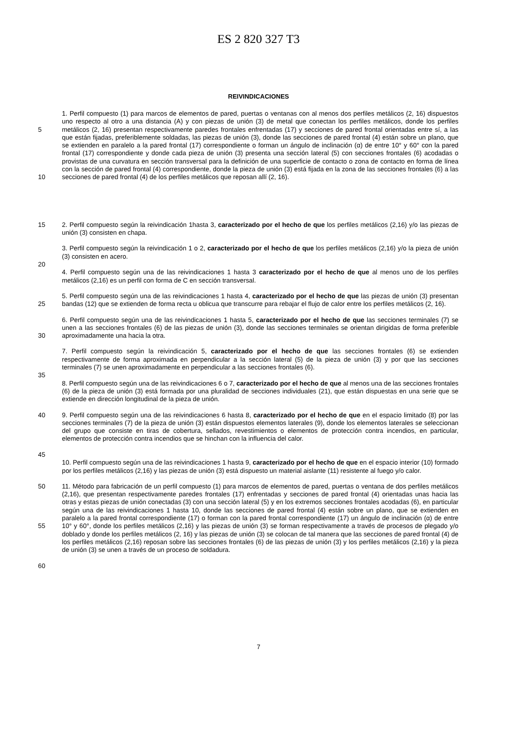ES 2 820 327 T3
REIVINDICACIONES
5
10
1. Perfil compuesto (1) para marcos de elementos de pared, puertas o ventanas con al menos dos perfiles metálicos (2, 16) dispuestos uno respecto al otro a una distancia (A) y con piezas de unión (3) de metal que conectan los perfiles metálicos, donde los perfiles metálicos (2, 16) presentan respectivamente paredes frontales enfrentadas (17) y secciones de pared frontal orientadas entre sí, a las que están fijadas, preferiblemente soldadas, las piezas de unión (3), donde las secciones de pared frontal (4) están sobre un plano, que se extienden en paralelo a la pared frontal (17) correspondiente o forman un ángulo de inclinación (α) de entre 10° y 60° con la pared frontal (17) correspondiente y donde cada pieza de unión (3) presenta una sección lateral (5) con secciones frontales (6) acodadas o provistas de una curvatura en sección transversal para la definición de una superficie de contacto o zona de contacto en forma de línea con la sección de pared frontal (4) correspondiente, donde la pieza de unión (3) está fijada en la zona de las secciones frontales (6) a las secciones de pared frontal (4) de los perfiles metálicos que reposan allí (2, 16).
15 2. Perfil compuesto según la reivindicación 1hasta 3, caracterizado por el hecho de que los perfiles metálicos (2,16) y/o las piezas de unión (3) consisten en chapa.
20 3. Perfil compuesto según la reivindicación 1 o 2, caracterizado por el hecho de que los perfiles metálicos (2,16) y/o la pieza de unión (3) consisten en acero.
4. Perfil compuesto según una de las reivindicaciones 1 hasta 3 caracterizado por el hecho de que al menos uno de los perfiles metálicos (2,16) es un perfil con forma de C en sección transversal.
25 5. Perfil compuesto según una de las reivindicaciones 1 hasta 4, caracterizado por el hecho de que las piezas de unión (3) presentan bandas (12) que se extienden de forma recta u oblicua que transcurre para rebajar el flujo de calor entre los perfiles metálicos (2, 16).
30 6. Perfil compuesto según una de las reivindicaciones 1 hasta 5, caracterizado por el hecho de que las secciones terminales (7) se unen a las secciones frontales (6) de las piezas de unión (3), donde las secciones terminales se orientan dirigidas de forma preferible aproximadamente una hacia la otra.
35 7. Perfil compuesto según la reivindicación 5, caracterizado por el hecho de que las secciones frontales (6) se extienden respectivamente de forma aproximada en perpendicular a la sección lateral (5) de la pieza de unión (3) y por que las secciones terminales (7) se unen aproximadamente en perpendicular a las secciones frontales (6).
8. Perfil compuesto según una de las reivindicaciones 6 o 7, caracterizado por el hecho de que al menos una de las secciones frontales (6) de la pieza de unión (3) está formada por una pluralidad de secciones individuales (21), que están dispuestas en una serie que se extiende en dirección longitudinal de la pieza de unión.
40
45
9. Perfil compuesto según una de las reivindicaciones 6 hasta 8, caracterizado por el hecho de que en el espacio limitado (8) por las secciones terminales (7) de la pieza de unión (3) están dispuestos elementos laterales (9), donde los elementos laterales se seleccionan del grupo que consiste en tiras de cobertura, sellados, revestimientos o elementos de protección contra incendios, en particular, elementos de protección contra incendios que se hinchan con la influencia del calor.
10. Perfil compuesto según una de las reivindicaciones 1 hasta 9, caracterizado por el hecho de que en el espacio interior (10) formado por los perfiles metálicos (2,16) y las piezas de unión (3) está dispuesto un material aislante (11) resistente al fuego y/o calor.
50
55
60
11. Método para fabricación de un perfil compuesto (1) para marcos de elementos de pared, puertas o ventana de dos perfiles metálicos (2,16), que presentan respectivamente paredes frontales (17) enfrentadas y secciones de pared frontal (4) orientadas unas hacia las otras y estas piezas de unión conectadas (3) con una sección lateral (5) y en los extremos secciones frontales acodadas (6), en particular según una de las reivindicaciones 1 hasta 10, donde las secciones de pared frontal (4) están sobre un plano, que se extienden en paralelo a la pared frontal correspondiente (17) o forman con la pared frontal correspondiente (17) un ángulo de inclinación (α) de entre 10° y 60°, donde los perfiles metálicos (2,16) y las piezas de unión (3) se forman respectivamente a través de procesos de plegado y/o doblado y donde los perfiles metálicos (2, 16) y las piezas de unión (3) se colocan de tal manera que las secciones de pared frontal (4) de los perfiles metálicos (2,16) reposan sobre las secciones frontales (6) de las piezas de unión (3) y los perfiles metálicos (2,16) y la pieza de unión (3) se unen a través de un proceso de soldadura.
7